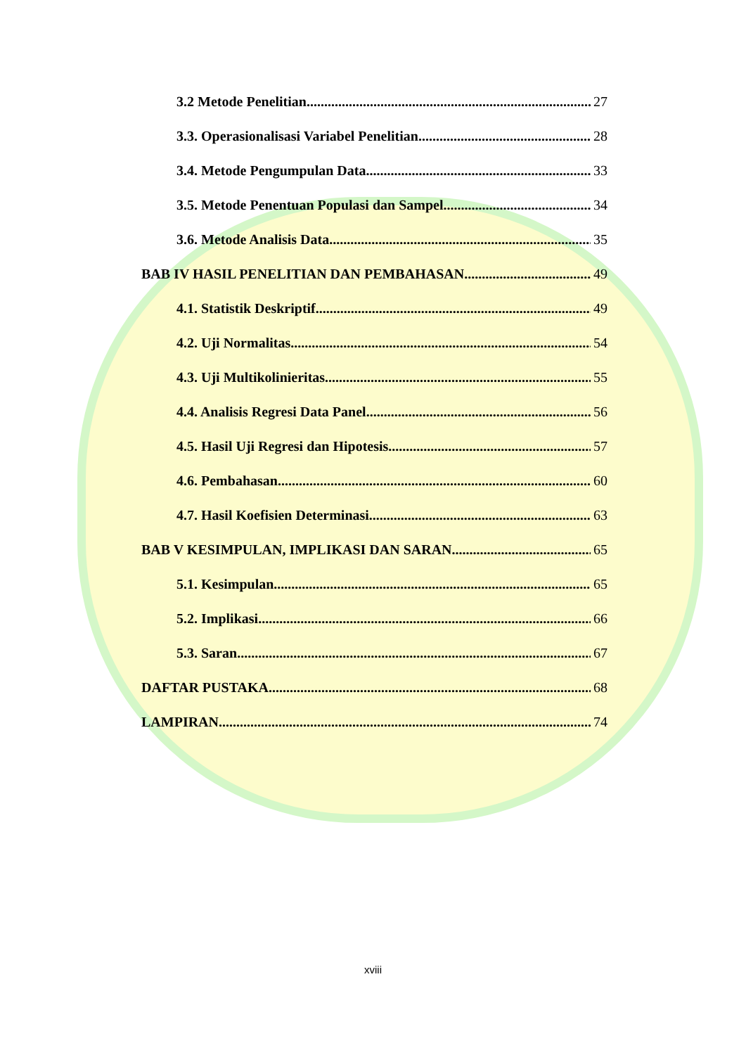3.2 Metode Penelitian 27
3.3. Operasionalisasi Variabel Penelitian 28
3.4. Metode Pengumpulan Data 33
3.5. Metode Penentuan Populasi dan Sampel 34
3.6. Metode Analisis Data 35
BAB IV HASIL PENELITIAN DAN PEMBAHASAN 49
4.1. Statistik Deskriptif 49
4.2. Uji Normalitas 54
4.3. Uji Multikolinieritas 55
4.4. Analisis Regresi Data Panel 56
4.5. Hasil Uji Regresi dan Hipotesis 57
4.6. Pembahasan 60
4.7. Hasil Koefisien Determinasi 63
BAB V KESIMPULAN, IMPLIKASI DAN SARAN 65
5.1. Kesimpulan 65
5.2. Implikasi 66
5.3. Saran 67
DAFTAR PUSTAKA 68
LAMPIRAN 74
xviii